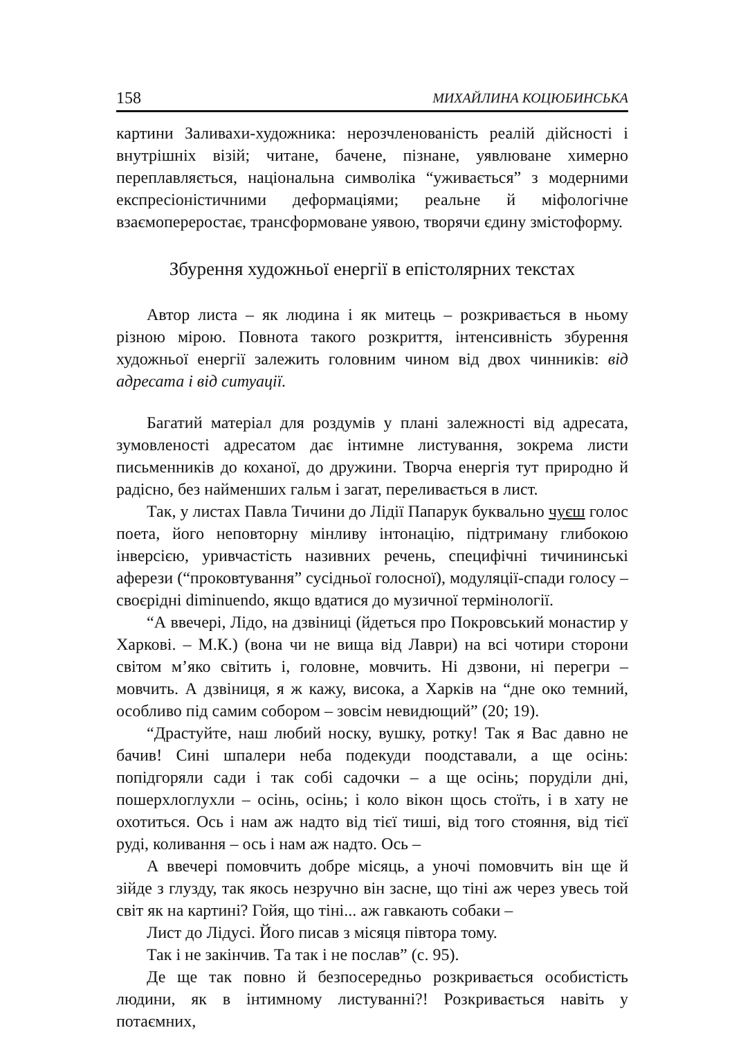158 МИХАЙЛИНА КОЦЮБИНСЬКА
картини Заливахи-художника: нерозчленованість реалій дійсності і внутрішніх візій; читане, бачене, пізнане, уявлюване химерно переплавляється, національна символіка “уживається” з модерними експресіоністичними деформаціями; реальне й міфологічне взаємопереростає, трансформоване уявою, творячи єдину змістоформу.
Збурення художньої енергії в епістолярних текстах
Автор листа – як людина і як митець – розкривається в ньому різною мірою. Повнота такого розкриття, інтенсивність збурення художньої енергії залежить головним чином від двох чинників: від адресата і від ситуації.
Багатий матеріал для роздумів у плані залежності від адресата, зумовленості адресатом дає інтимне листування, зокрема листи письменників до коханої, до дружини. Творча енергія тут природно й радісно, без найменших гальм і загат, переливається в лист.
Так, у листах Павла Тичини до Лідії Папарук буквально чуєш голос поета, його неповторну мінливу інтонацію, підтриману глибокою інверсією, уривчастість називних речень, специфічні тичининські аферези (“проковтування” сусідньої голосної), модуляції-спади голосу – своєрідні diminuendo, якщо вдатися до музичної термінології.
“А ввечері, Лідо, на дзвіниці (йдеться про Покровський монастир у Харкові. – М.К.) (вона чи не вища від Лаври) на всі чотири сторони світом м’яко світить і, головне, мовчить. Ні дзвони, ні перегри – мовчить. А дзвіниця, я ж кажу, висока, а Харків на “дне око темний, особливо під самим собором – зовсім невидющий” (20; 19).
“Драстуйте, наш любий носку, вушку, ротку! Так я Вас давно не бачив! Сині шпалери неба подекуди поодставали, а ще осінь: попідгоряли сади і так собі садочки – а ще осінь; поруділи дні, пошерхлоглухли – осінь, осінь; і коло вікон щось стоїть, і в хату не охотиться. Ось і нам аж надто від тієї тиші, від того стояння, від тієї руді, коливання – ось і нам аж надто. Ось –
А ввечері помовчить добре місяць, а уночі помовчить він ще й зійде з глузду, так якось незручно він засне, що тіні аж через увесь той світ як на картині? Гойя, що тіні... аж гавкають собаки –
Лист до Лідусі. Його писав з місяця півтора тому.
Так і не закінчив. Та так і не послав” (с. 95).
Де ще так повно й безпосередньо розкривається особистість людини, як в інтимному листуванні?! Розкривається навіть у потаємних,